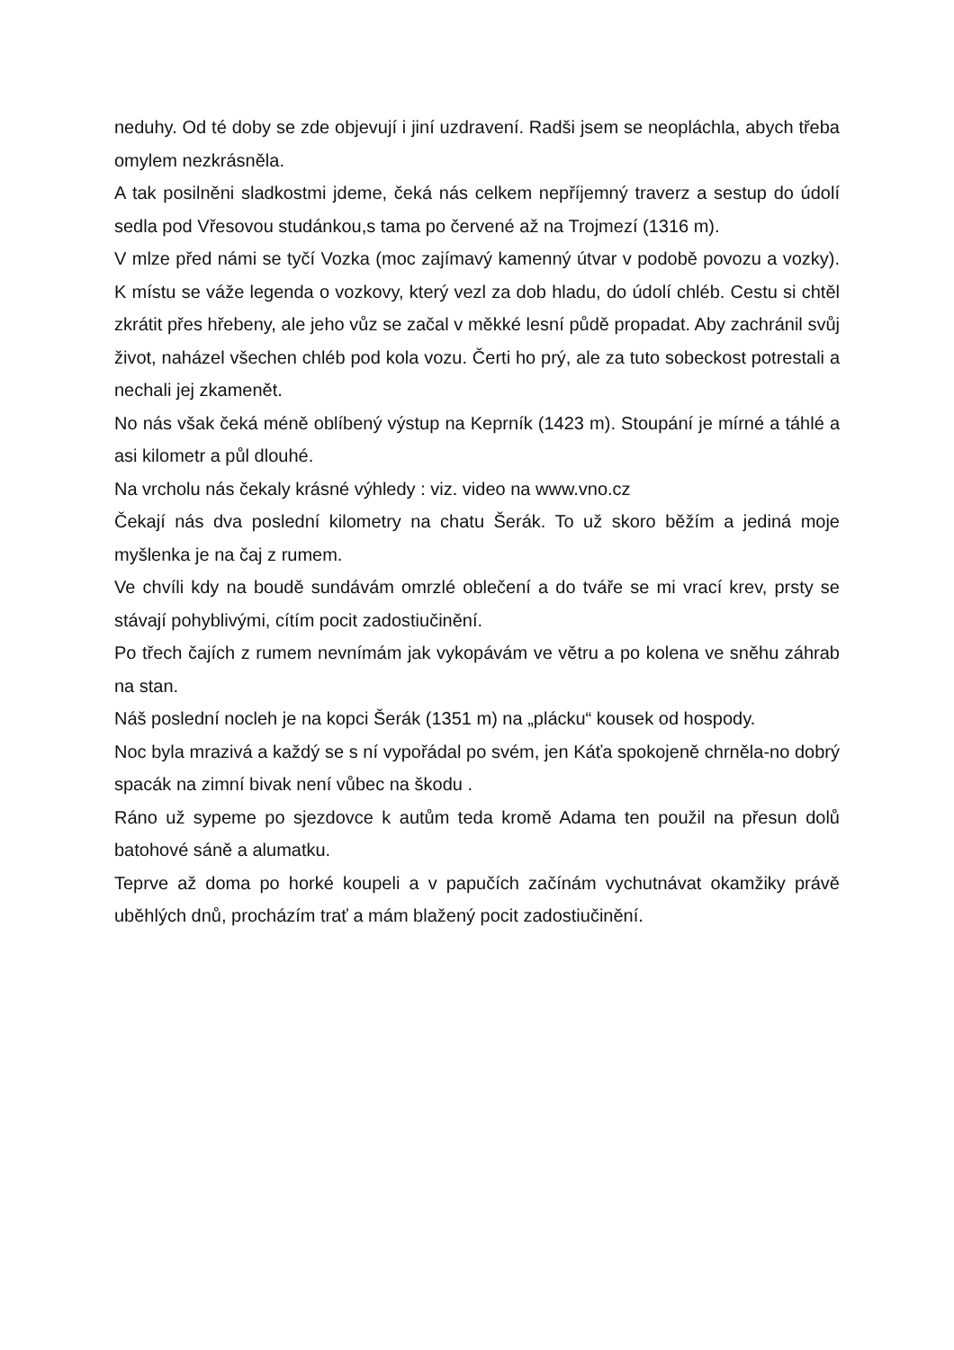neduhy. Od té doby se zde objevují i jiní uzdravení. Radši jsem se neopláchla, abych třeba omylem nezkrásněla.
A tak posilněni sladkostmi jdeme, čeká nás celkem nepříjemný traverz a sestup do údolí sedla pod Vřesovou studánkou,s tama po červené až na Trojmezí (1316 m).
V mlze před námi se tyčí Vozka (moc zajímavý kamenný útvar v podobě povozu a vozky). K místu se váže legenda o vozkovy, který vezl za dob hladu, do údolí chléb. Cestu si chtěl zkrátit přes hřebeny, ale jeho vůz se začal v měkké lesní půdě propadat. Aby zachránil svůj život, naházel všechen chléb pod kola vozu. Čerti ho prý, ale za tuto sobeckost potrestali a nechali jej zkamenět.
No nás však čeká méně oblíbený výstup na Keprník (1423 m). Stoupání je mírné a táhlé a asi kilometr a půl dlouhé.
Na vrcholu nás čekaly krásné výhledy : viz. video na www.vno.cz
Čekají nás dva poslední kilometry na chatu Šerák. To už skoro běžím a jediná moje myšlenka je na čaj z rumem.
Ve chvíli kdy na boudě sundávám omrzlé oblečení a do tváře se mi vrací krev, prsty se stávají pohyblivými, cítím pocit zadostiučinění.
Po třech čajích z rumem nevnímám jak vykopávám ve větru a po kolena ve sněhu záhrab na stan.
Náš poslední nocleh je na kopci Šerák (1351 m) na „plácku“ kousek od hospody.
Noc byla mrazivá a každý se s ní vypořádal po svém, jen Káťa spokojeně chrněla-no dobrý spacák na zimní bivak není vůbec na škodu .
Ráno už sypeme po sjezdovce k autům teda kromě Adama ten použil na přesun dolů batohové sáně a alumatku.
Teprve až doma po horké koupeli a v papučích začínám vychutnávat okamžiky právě uběhlých dnů, procházím trať a mám blažený pocit zadostiučinění.